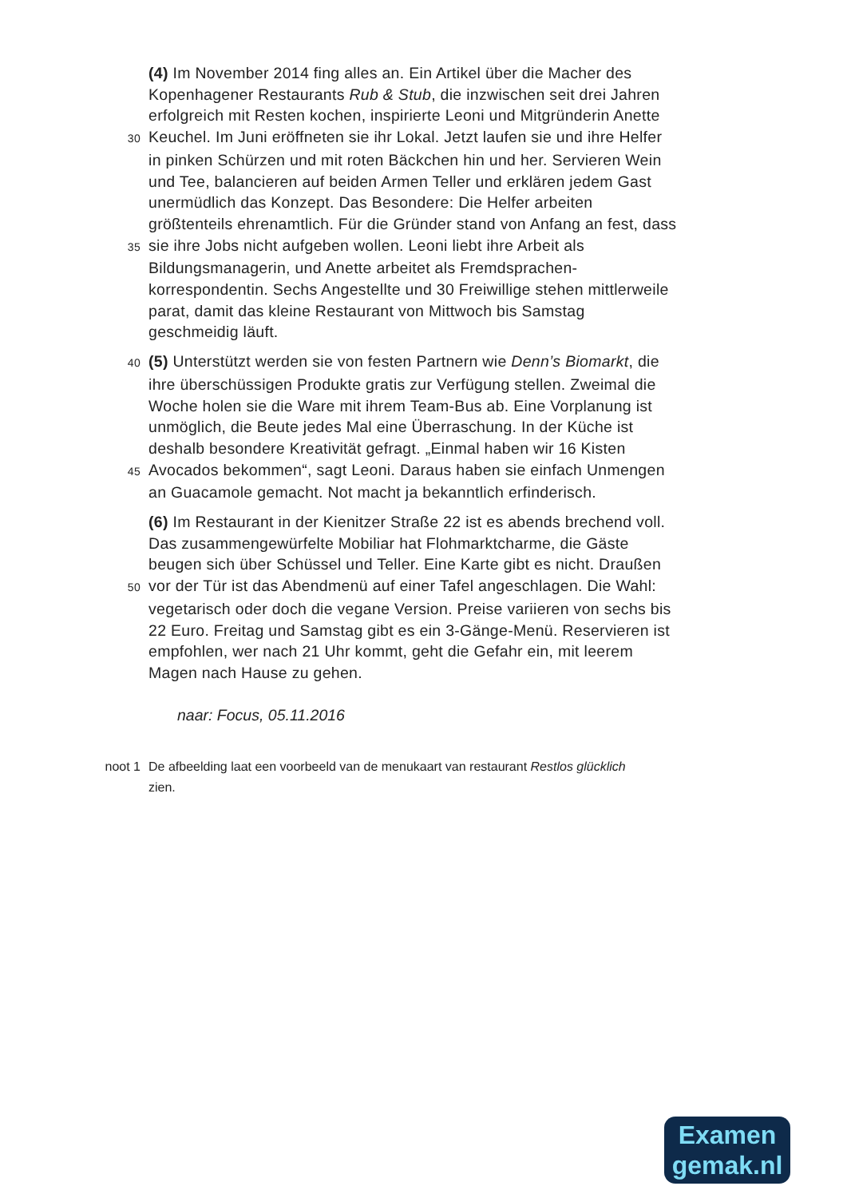(4) Im November 2014 fing alles an. Ein Artikel über die Macher des
Kopenhagener Restaurants Rub & Stub, die inzwischen seit drei Jahren
erfolgreich mit Resten kochen, inspirierte Leoni und Mitgründerin Anette
30 Keuchel. Im Juni eröffneten sie ihr Lokal. Jetzt laufen sie und ihre Helfer
in pinken Schürzen und mit roten Bäckchen hin und her. Servieren Wein
und Tee, balancieren auf beiden Armen Teller und erklären jedem Gast
unermüdlich das Konzept. Das Besondere: Die Helfer arbeiten
größtenteils ehrenamtlich. Für die Gründer stand von Anfang an fest, dass
35 sie ihre Jobs nicht aufgeben wollen. Leoni liebt ihre Arbeit als
Bildungsmanagerin, und Anette arbeitet als Fremdsprachen-
korrespondentin. Sechs Angestellte und 30 Freiwillige stehen mittlerweile
parat, damit das kleine Restaurant von Mittwoch bis Samstag
geschmeidig läuft.
40 (5) Unterstützt werden sie von festen Partnern wie Denn’s Biomarkt, die
ihre überschüssigen Produkte gratis zur Verfügung stellen. Zweimal die
Woche holen sie die Ware mit ihrem Team-Bus ab. Eine Vorplanung ist
unmöglich, die Beute jedes Mal eine Überraschung. In der Küche ist
deshalb besondere Kreativität gefragt. „Einmal haben wir 16 Kisten
45 Avocados bekommen“, sagt Leoni. Daraus haben sie einfach Unmengen
an Guacamole gemacht. Not macht ja bekanntlich erfinderisch.
(6) Im Restaurant in der Kienitzer Straße 22 ist es abends brechend voll.
Das zusammengewürfelte Mobiliar hat Flohmarktcharme, die Gäste
beugen sich über Schüssel und Teller. Eine Karte gibt es nicht. Draußen
50 vor der Tür ist das Abendmenü auf einer Tafel angeschlagen. Die Wahl:
vegetarisch oder doch die vegane Version. Preise variieren von sechs bis
22 Euro. Freitag und Samstag gibt es ein 3-Gänge-Menü. Reservieren ist
empfohlen, wer nach 21 Uhr kommt, geht die Gefahr ein, mit leerem
Magen nach Hause zu gehen.
naar: Focus, 05.11.2016
noot 1 De afbeelding laat een voorbeeld van de menukaart van restaurant Restlos glücklich
zien.
Examen
gemak.nl